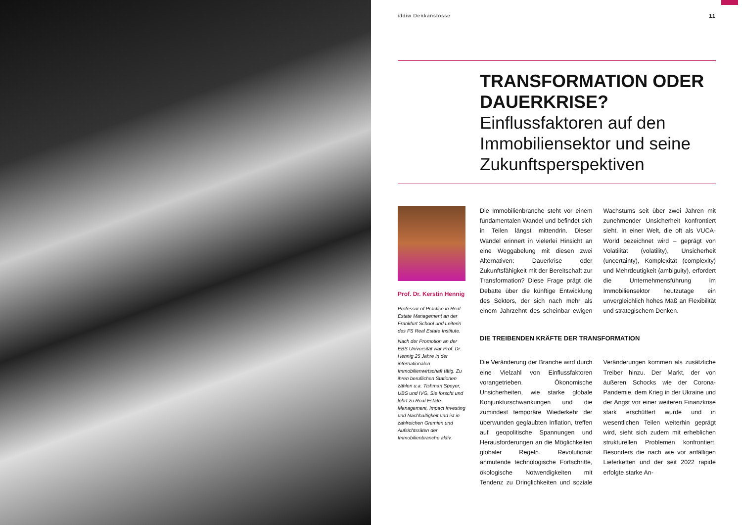iddiw Denkanstösse 11
TRANSFORMATION ODER DAUERKRISE?
Einflussfaktoren auf den Immobiliensektor und seine Zukunftsperspektiven
Prof. Dr. Kerstin Hennig
Professor of Practice in Real Estate Management an der Frankfurt School und Leiterin des FS Real Estate Institute.
Nach der Promotion an der EBS Universität war Prof. Dr. Hennig 25 Jahre in der internationalen Immobilienwirtschaft tätig. Zu ihren beruflichen Stationen zählen u.a. Tishman Speyer, UBS und IVG. Sie forscht und lehrt zu Real Estate Management, Impact Investing und Nachhaltigkeit und ist in zahlreichen Gremien und Aufsichtsräten der Immobilienbranche aktiv.
Die Immobilienbranche steht vor einem fundamentalen Wandel und befindet sich in Teilen längst mittendrin. Dieser Wandel erinnert in vielerlei Hinsicht an eine Weggabelung mit diesen zwei Alternativen: Dauerkrise oder Zukunftsfähigkeit mit der Bereitschaft zur Transformation? Diese Frage prägt die Debatte über die künftige Entwicklung des Sektors, der sich nach mehr als einem Jahrzehnt des scheinbar ewigen Wachstums seit über zwei Jahren mit zunehmender Unsicherheit konfrontiert sieht. In einer Welt, die oft als VUCA-World bezeichnet wird – geprägt von Volatilität (volatility), Unsicherheit (uncertainty), Komplexität (complexity) und Mehrdeutigkeit (ambiguity), erfordert die Unternehmensführung im Immobiliensektor heutzutage ein unvergleichlich hohes Maß an Flexibilität und strategischem Denken.
DIE TREIBENDEN KRÄFTE DER TRANSFORMATION
Die Veränderung der Branche wird durch eine Vielzahl von Einflussfaktoren vorangetrieben. Ökonomische Unsicherheiten, wie starke globale Konjunkturschwankungen und die zumindest temporäre Wiederkehr der überwunden geglaubten Inflation, treffen auf geopolitische Spannungen und Herausforderungen an die Möglichkeiten globaler Regeln. Revolutionär anmutende technologische Fortschritte, ökologische Notwendigkeiten mit Tendenz zu Dringlichkeiten und soziale Veränderungen kommen als zusätzliche Treiber hinzu. Der Markt, der von äußeren Schocks wie der Corona-Pandemie, dem Krieg in der Ukraine und der Angst vor einer weiteren Finanzkrise stark erschüttert wurde und in wesentlichen Teilen weiterhin geprägt wird, sieht sich zudem mit erheblichen strukturellen Problemen konfrontiert. Besonders die nach wie vor anfälligen Lieferketten und der seit 2022 rapide erfolgte starke An-